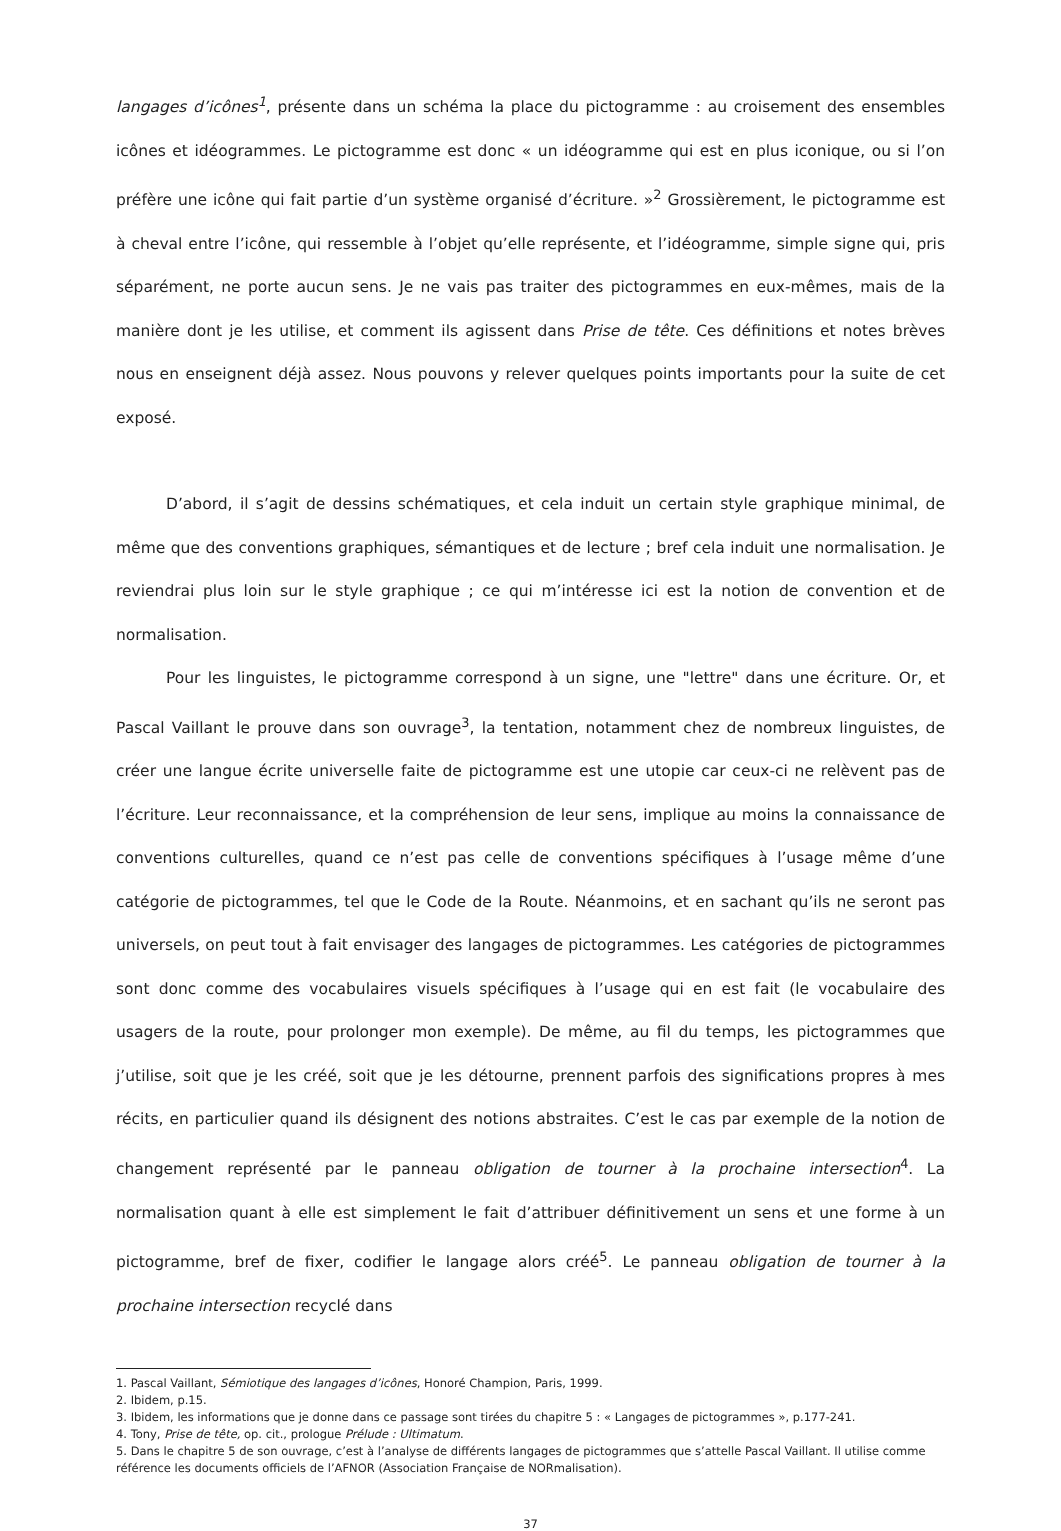langages d’icônes<sup>1</sup>, présente dans un schéma la place du pictogramme : au croisement des ensembles icônes et idéogrammes. Le pictogramme est donc « un idéogramme qui est en plus iconique, ou si l’on préfère une icône qui fait partie d’un système organisé d’écriture. »<sup>2</sup> Grossièrement, le pictogramme est à cheval entre l’icône, qui ressemble à l’objet qu’elle représente, et l’idéogramme, simple signe qui, pris séparément, ne porte aucun sens. Je ne vais pas traiter des pictogrammes en eux-mêmes, mais de la manière dont je les utilise, et comment ils agissent dans Prise de tête. Ces définitions et notes brèves nous en enseignent déjà assez. Nous pouvons y relever quelques points importants pour la suite de cet exposé.
D’abord, il s’agit de dessins schématiques, et cela induit un certain style graphique minimal, de même que des conventions graphiques, sémantiques et de lecture ; bref cela induit une normalisation. Je reviendrai plus loin sur le style graphique ; ce qui m’intéresse ici est la notion de convention et de normalisation.
Pour les linguistes, le pictogramme correspond à un signe, une "lettre" dans une écriture. Or, et Pascal Vaillant le prouve dans son ouvrage<sup>3</sup>, la tentation, notamment chez de nombreux linguistes, de créer une langue écrite universelle faite de pictogramme est une utopie car ceux-ci ne relèvent pas de l’écriture. Leur reconnaissance, et la compréhension de leur sens, implique au moins la connaissance de conventions culturelles, quand ce n’est pas celle de conventions spécifiques à l’usage même d’une catégorie de pictogrammes, tel que le Code de la Route. Néanmoins, et en sachant qu’ils ne seront pas universels, on peut tout à fait envisager des langages de pictogrammes. Les catégories de pictogrammes sont donc comme des vocabulaires visuels spécifiques à l’usage qui en est fait (le vocabulaire des usagers de la route, pour prolonger mon exemple). De même, au fil du temps, les pictogrammes que j’utilise, soit que je les créé, soit que je les détourne, prennent parfois des significations propres à mes récits, en particulier quand ils désignent des notions abstraites. C’est le cas par exemple de la notion de changement représenté par le panneau obligation de tourner à la prochaine intersection<sup>4</sup>. La normalisation quant à elle est simplement le fait d’attribuer définitivement un sens et une forme à un pictogramme, bref de fixer, codifier le langage alors créé<sup>5</sup>. Le panneau obligation de tourner à la prochaine intersection recyclé dans
1. Pascal Vaillant, Sémiotique des langages d’icônes, Honoré Champion, Paris, 1999.
2. Ibidem, p.15.
3. Ibidem, les informations que je donne dans ce passage sont tirées du chapitre 5 : « Langages de pictogrammes », p.177-241.
4. Tony, Prise de tête, op. cit., prologue Prélude : Ultimatum.
5. Dans le chapitre 5 de son ouvrage, c’est à l’analyse de différents langages de pictogrammes que s’attelle Pascal Vaillant. Il utilise comme référence les documents officiels de l’AFNOR (Association Française de NORmalisation).
37